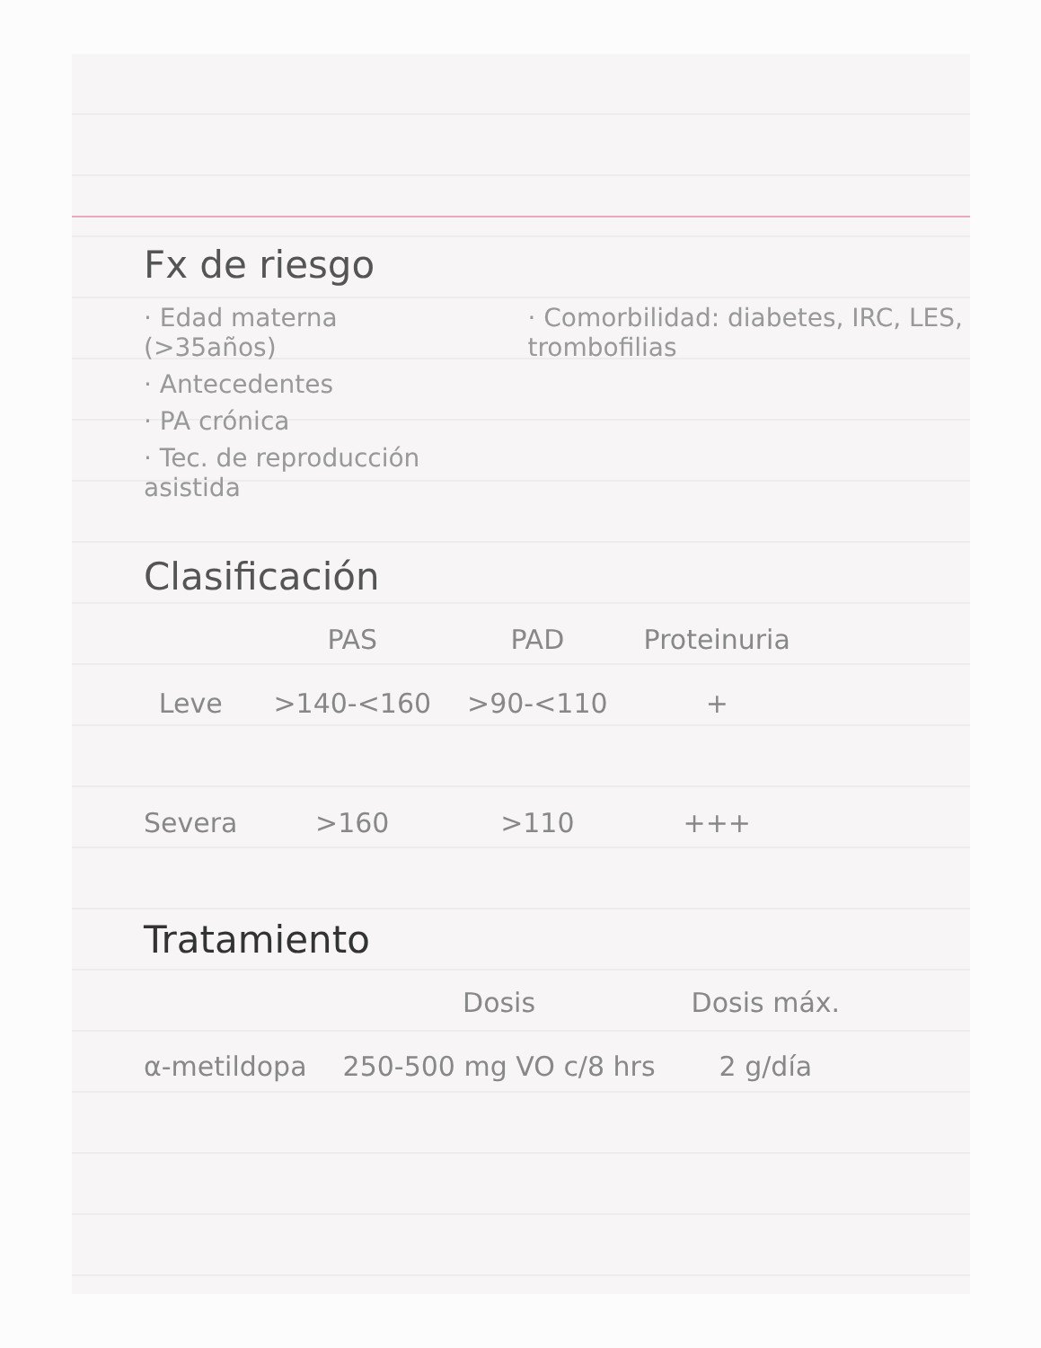Fx de riesgo
· Edad materna (>35años)
· Antecedentes
· PA crónica
· Tec. de reproducción asistida
· Comorbilidad: diabetes, IRC, LES, trombofilias
Clasificación
| | PAS | PAD | Proteinuria |
| --- | --- | --- | --- |
| Leve | >140-<160 | >90-<110 | + |
| Severa | >160 | >110 | +++ |
Tratamiento
| | Dosis | Dosis máx. |
| --- | --- | --- |
| α-metildopa | 250-500 mg VO c/8 hrs | 2 g/día |